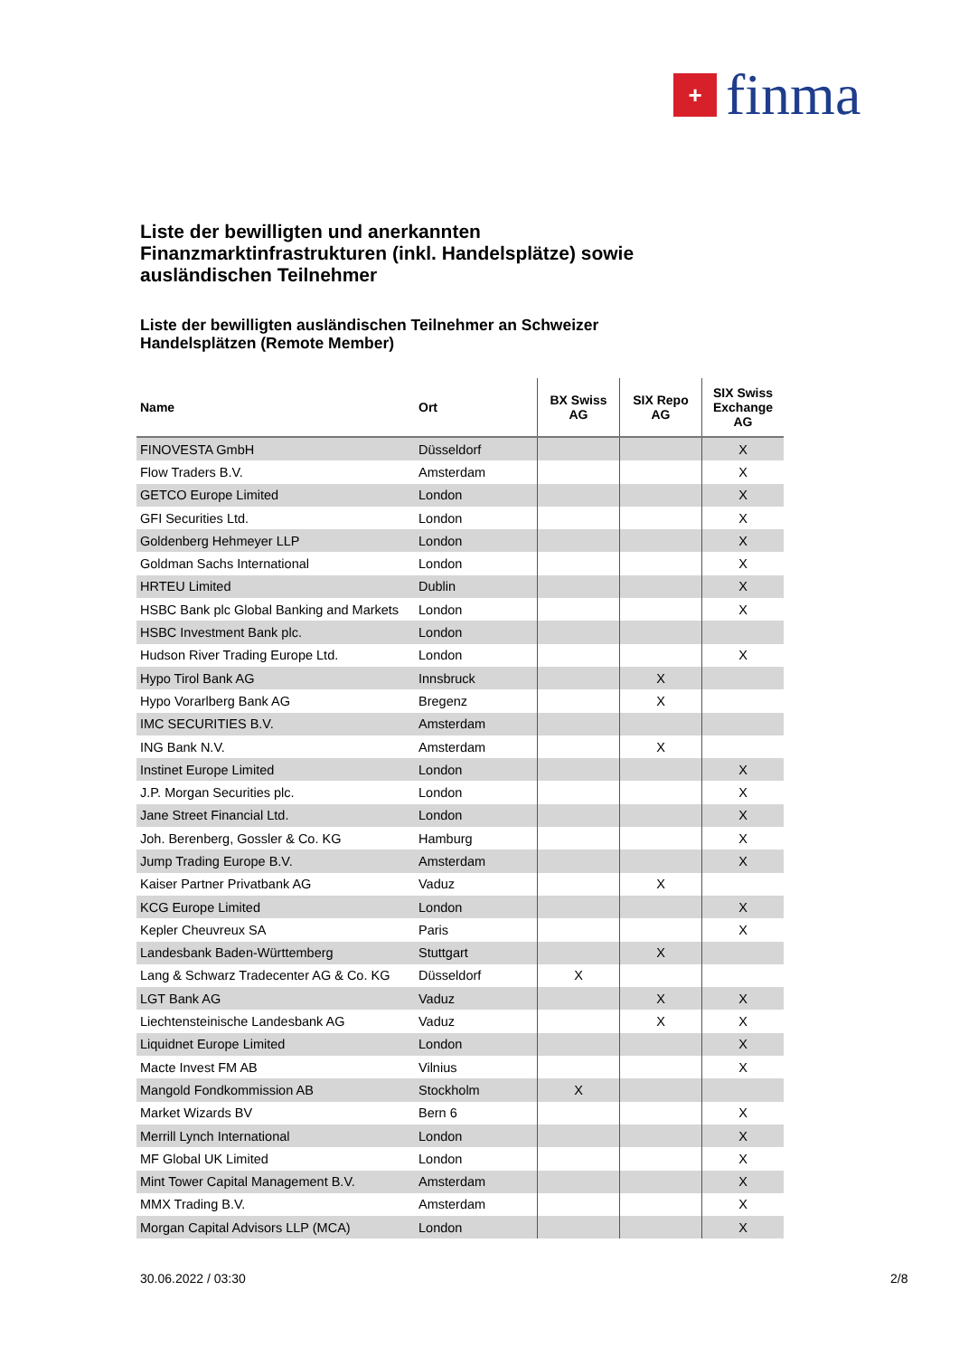+
finma
Liste der bewilligten und anerkannten Finanzmarktinfrastrukturen (inkl. Handelsplätze) sowie ausländischen Teilnehmer
Liste der bewilligten ausländischen Teilnehmer an Schweizer Handelsplätzen (Remote Member)
| Name | Ort | BX Swiss AG | SIX Repo AG | SIX Swiss Exchange AG |
| --- | --- | --- | --- | --- |
| FINOVESTA GmbH | Düsseldorf | | | X |
| Flow Traders B.V. | Amsterdam | | | X |
| GETCO Europe Limited | London | | | X |
| GFI Securities Ltd. | London | | | X |
| Goldenberg Hehmeyer LLP | London | | | X |
| Goldman Sachs International | London | | | X |
| HRTEU Limited | Dublin | | | X |
| HSBC Bank plc Global Banking and Markets | London | | | X |
| HSBC Investment Bank plc. | London | | | |
| Hudson River Trading Europe Ltd. | London | | | X |
| Hypo Tirol Bank AG | Innsbruck | | X | |
| Hypo Vorarlberg Bank AG | Bregenz | | X | |
| IMC SECURITIES B.V. | Amsterdam | | | |
| ING Bank N.V. | Amsterdam | | X | |
| Instinet Europe Limited | London | | | X |
| J.P. Morgan Securities plc. | London | | | X |
| Jane Street Financial Ltd. | London | | | X |
| Joh. Berenberg, Gossler & Co. KG | Hamburg | | | X |
| Jump Trading Europe B.V. | Amsterdam | | | X |
| Kaiser Partner Privatbank AG | Vaduz | | X | |
| KCG Europe Limited | London | | | X |
| Kepler Cheuvreux SA | Paris | | | X |
| Landesbank Baden-Württemberg | Stuttgart | | X | |
| Lang & Schwarz Tradecenter AG & Co. KG | Düsseldorf | X | | |
| LGT Bank AG | Vaduz | | X | X |
| Liechtensteinische Landesbank AG | Vaduz | | X | X |
| Liquidnet Europe Limited | London | | | X |
| Macte Invest FM AB | Vilnius | | | X |
| Mangold Fondkommission AB | Stockholm | X | | |
| Market Wizards BV | Bern 6 | | | X |
| Merrill Lynch International | London | | | X |
| MF Global UK Limited | London | | | X |
| Mint Tower Capital Management B.V. | Amsterdam | | | X |
| MMX Trading B.V. | Amsterdam | | | X |
| Morgan Capital Advisors LLP (MCA) | London | | | X |
30.06.2022 / 03:30 2/8